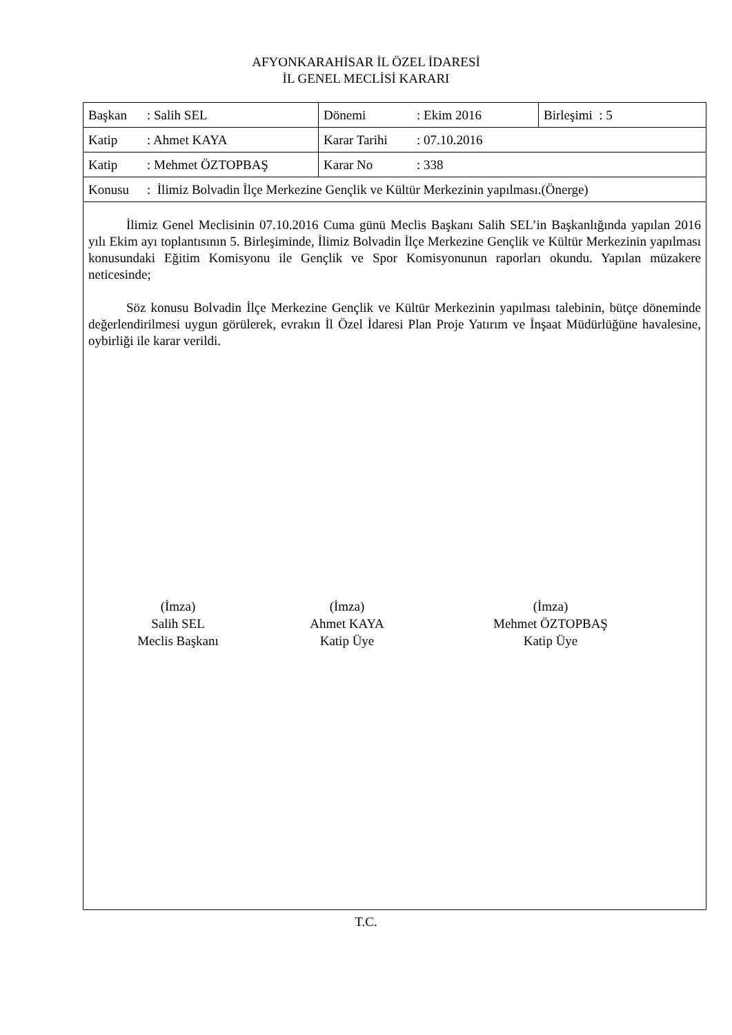AFYONKARAHİSAR İL ÖZEL İDARESİ
İL GENEL MECLİSİ KARARI
| Başkan : Salih SEL | Dönemi : Ekim 2016 | Birleşimi : 5 |
| Katip : Ahmet KAYA | Karar Tarihi : 07.10.2016 | |
| Katip : Mehmet ÖZTOPBAŞ | Karar No : 338 | |
| Konusu : İlimiz Bolvadin İlçe Merkezine Gençlik ve Kültür Merkezinin yapılması.(Önerge) | | |
İlimiz Genel Meclisinin 07.10.2016 Cuma günü Meclis Başkanı Salih SEL’in Başkanlığında yapılan 2016 yılı Ekim ayı toplantısının 5. Birleşiminde, İlimiz Bolvadin İlçe Merkezine Gençlik ve Kültür Merkezinin yapılması konusundaki Eğitim Komisyonu ile Gençlik ve Spor Komisyonunun raporları okundu. Yapılan müzakere neticesinde;
Söz konusu Bolvadin İlçe Merkezine Gençlik ve Kültür Merkezinin yapılması talebinin, bütçe döneminde değerlendirilmesi uygun görülerek, evrakın İl Özel İdaresi Plan Proje Yatırım ve İnşaat Müdürlüğüne havalesine, oybirliği ile karar verildi.
(İmza)
Salih SEL
Meclis Başkanı
(İmza)
Ahmet KAYA
Katip Üye
(İmza)
Mehmet ÖZTOPBAŞ
Katip Üye
T.C.